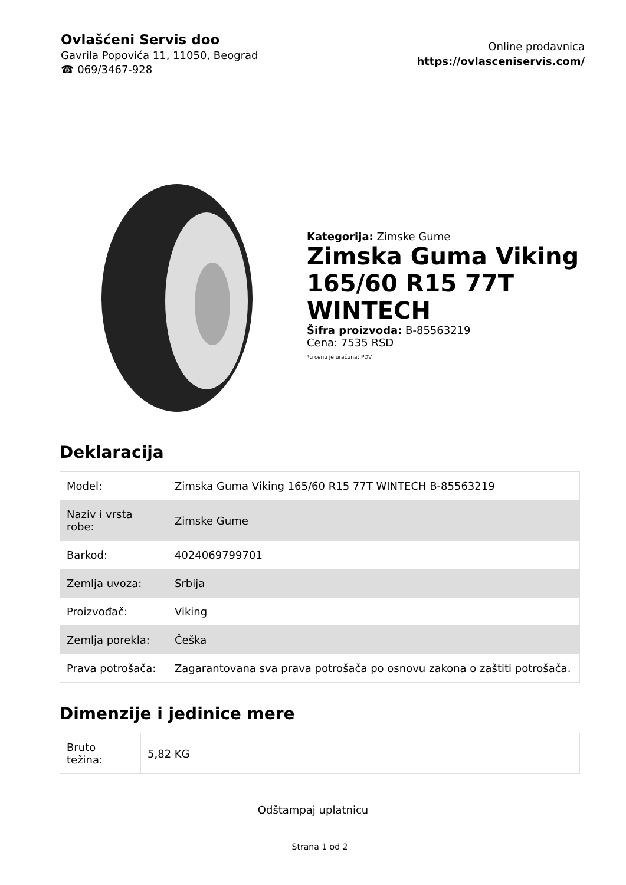Ovlašćeni Servis doo
Gavrila Popovića 11, 11050, Beograd
☎ 069/3467-928
Online prodavnica
https://ovlasceniservis.com/
Kategorija: Zimske Gume
Zimska Guma Viking 165/60 R15 77T WINTECH
Šifra proizvoda: B-85563219
Cena: 7535 RSD
*u cenu je uračunat PDV
Deklaracija
| Model: | Zimska Guma Viking 165/60 R15 77T WINTECH B-85563219 |
| Naziv i vrsta robe: | Zimske Gume |
| Barkod: | 4024069799701 |
| Zemlja uvoza: | Srbija |
| Proizvođač: | Viking |
| Zemlja porekla: | Češka |
| Prava potrošača: | Zagarantovana sva prava potrošača po osnovu zakona o zaštiti potrošača. |
Dimenzije i jedinice mere
| Bruto težina: | 5,82 KG |
Odštampaj uplatnicu
Strana 1 od 2